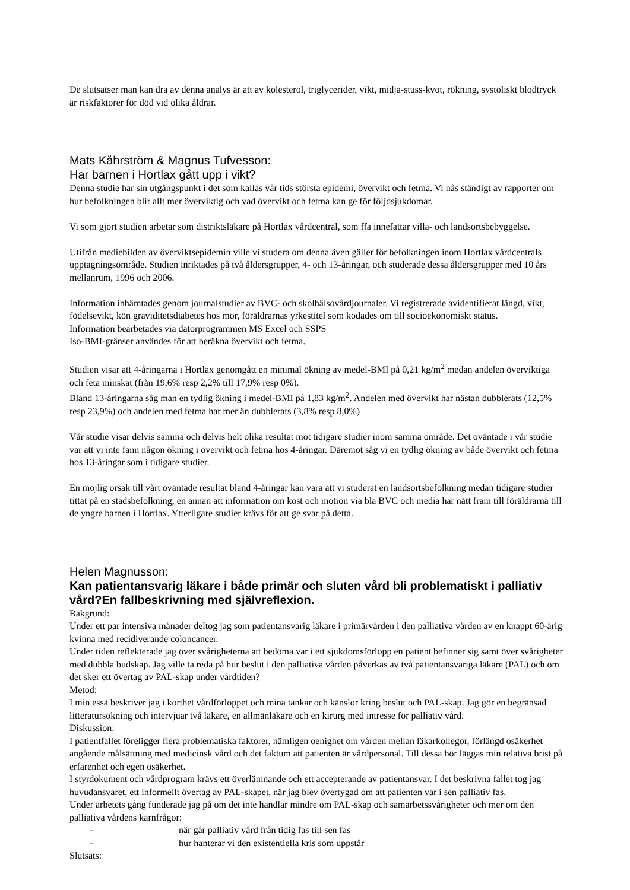De slutsatser man kan dra av denna analys är att av kolesterol, triglycerider, vikt, midja-stuss-kvot, rökning, systoliskt blodtryck är riskfaktorer för död vid olika åldrar.
Mats Kåhrström & Magnus Tufvesson:
Har barnen i Hortlax gått upp i vikt?
Denna studie har sin utgångspunkt i det som kallas vår tids största epidemi, övervikt och fetma. Vi nås ständigt av rapporter om hur befolkningen blir allt mer överviktig och vad övervikt och fetma kan ge för följdsjukdomar.
Vi som gjort studien arbetar som distriktsläkare på Hortlax vårdcentral, som ffa innefattar villa- och landsortsbebyggelse.
Utifrån mediebilden av överviktsepidemin ville vi studera om denna även gäller för befolkningen inom Hortlax vårdcentrals upptagningsområde. Studien inriktades på två åldersgrupper, 4- och 13-åringar, och studerade dessa åldersgrupper med 10 års mellanrum, 1996 och 2006.
Information inhämtades genom journalstudier av BVC- och skolhälsovårdjournaler. Vi registrerade avidentifierat längd, vikt, födelsevikt, kön graviditetsdiabetes hos mor, föräldrarnas yrkestitel som kodades om till socioekonomiskt status.
Information bearbetades via datorprogrammen MS Excel och SSPS
Iso-BMI-gränser användes för att beräkna övervikt och fetma.
Studien visar att 4-åringarna i Hortlax genomgått en minimal ökning av medel-BMI på 0,21 kg/m<sup>2</sup> medan andelen överviktiga och feta minskat (från 19,6% resp 2,2% till 17,9% resp 0%).
Bland 13-åringarna såg man en tydlig ökning i medel-BMI på 1,83 kg/m<sup>2</sup>. Andelen med övervikt har nästan dubblerats (12,5% resp 23,9%) och andelen med fetma har mer än dubblerats (3,8% resp 8,0%)
Vår studie visar delvis samma och delvis helt olika resultat mot tidigare studier inom samma område. Det oväntade i vår studie var att vi inte fann någon ökning i övervikt och fetma hos 4-åringar. Däremot såg vi en tydlig ökning av både övervikt och fetma hos 13-åringar som i tidigare studier.
En möjlig orsak till vårt oväntade resultat bland 4-åringar kan vara att vi studerat en landsortsbefolkning medan tidigare studier tittat på en stadsbefolkning, en annan att information om kost och motion via bla BVC och media har nått fram till föräldrarna till de yngre barnen i Hortlax. Ytterligare studier krävs för att ge svar på detta.
Helen Magnusson:
Kan patientansvarig läkare i både primär och sluten vård bli problematiskt i palliativ vård?En fallbeskrivning med självreflexion.
Bakgrund:
Under ett par intensiva månader deltog jag som patientansvarig läkare i primärvården i den palliativa vården av en knappt 60-årig kvinna med recidiverande coloncancer.
Under tiden reflekterade jag över svårigheterna att bedöma var i ett sjukdomsförlopp en patient befinner sig samt över svårigheter med dubbla budskap. Jag ville ta reda på hur beslut i den palliativa vården påverkas av två patientansvariga läkare (PAL) och om det sker ett övertag av PAL-skap under vårdtiden?
Metod:
I min essä beskriver jag i korthet vårdförloppet och mina tankar och känslor kring beslut och PAL-skap. Jag gör en begränsad litteratursökning och intervjuar två läkare, en allmänläkare och en kirurg med intresse för palliativ vård.
Diskussion:
I patientfallet föreligger flera problematiska faktorer, nämligen oenighet om vården mellan läkarkollegor, förlängd osäkerhet angående målsättning med medicinsk vård och det faktum att patienten är vårdpersonal. Till dessa bör läggas min relativa brist på erfarenhet och egen osäkerhet.
I styrdokument och vårdprogram krävs ett överlämnande och ett accepterande av patientansvar. I det beskrivna fallet tog jag huvudansvaret, ett informellt övertag av PAL-skapet, när jag blev övertygad om att patienten var i sen palliativ fas.
Under arbetets gång funderade jag på om det inte handlar mindre om PAL-skap och samarbetssvårigheter och mer om den palliativa vårdens kärnfrågor:
- när går palliativ vård från tidig fas till sen fas
- hur hanterar vi den existentiella kris som uppstår
Slutsats: